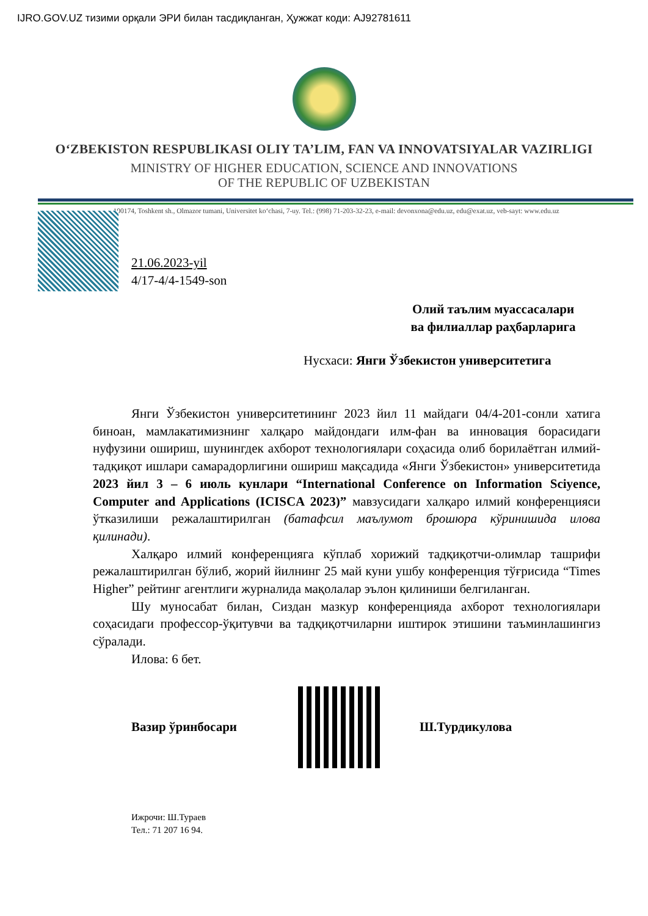IJRO.GOV.UZ тизими орқали ЭРИ билан тасдиқланган, Ҳужжат коди: AJ92781611
O‘ZBEKISTON RESPUBLIKASI OLIY TA’LIM, FAN VA INNOVATSIYALAR VAZIRLIGI
MINISTRY OF HIGHER EDUCATION, SCIENCE AND INNOVATIONS
OF THE REPUBLIC OF UZBEKISTAN
100174, Toshkent sh., Olmazor tumani, Universitet ko‘chasi, 7-uy. Tel.: (998) 71-203-32-23, e-mail: devonxona@edu.uz, edu@exat.uz, veb-sayt: www.edu.uz
21.06.2023-yil
4/17-4/4-1549-son
Олий таълим муассасалари
ва филиаллар раҳбарларига
Нусхаси: Янги Ўзбекистон университетига
Янги Ўзбекистон университетининг 2023 йил 11 майдаги 04/4-201-сонли хатига биноан, мамлакатимизнинг халқаро майдондаги илм-фан ва инновация борасидаги нуфузини ошириш, шунингдек ахборот технологиялари соҳасида олиб борилаётган илмий-тадқиқот ишлари самарадорлигини ошириш мақсадида «Янги Ўзбекистон» университетида 2023 йил 3 – 6 июль кунлари “International Conference on Information Sciyence, Computer and Applications (ICISCA 2023)” мавзусидаги халқаро илмий конференцияси ўтказилиши режалаштирилган (батафсил маълумот брошюра кўринишида илова қилинади).
Халқаро илмий конференцияга кўплаб хорижий тадқиқотчи-олимлар ташрифи режалаштирилган бўлиб, жорий йилнинг 25 май куни ушбу конференция тўғрисида “Times Higher” рейтинг агентлиги журналида мақолалар эълон қилиниши белгиланган.
Шу муносабат билан, Сиздан мазкур конференцияда ахборот технологиялари соҳасидаги профессор-ўқитувчи ва тадқиқотчиларни иштирок этишини таъминлашингиз сўралади.
Илова: 6 бет.
Вазир ўринбосари Ш.Турдикулова
Ижрочи: Ш.Тураев
Тел.: 71 207 16 94.